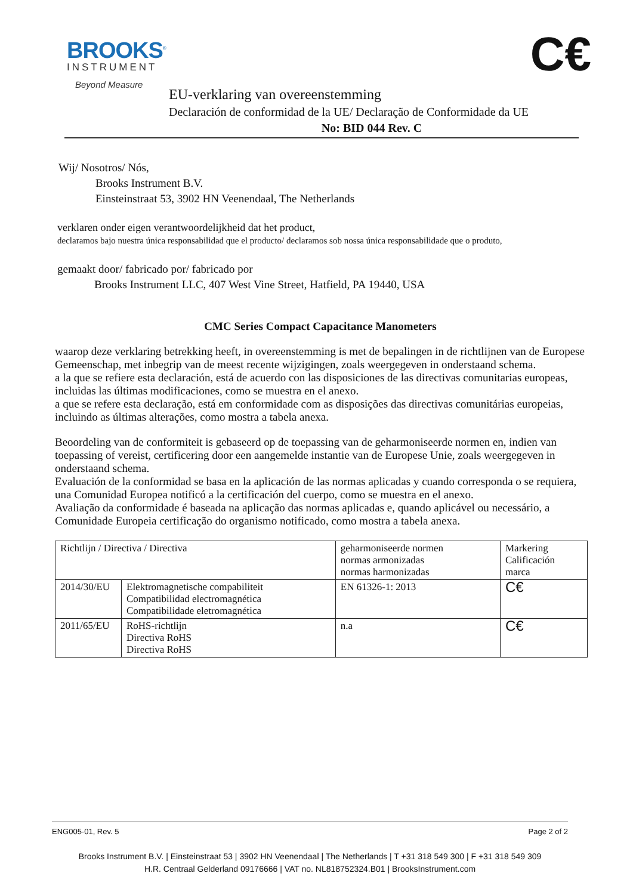BROOKS<sup>®</sup>
INSTRUMENT
Beyond Measure
C€
EU-verklaring van overeenstemming
Declaración de conformidad de la UE/ Declaração de Conformidade da UE
No: BID 044 Rev. C
Wij/ Nosotros/ Nós,
Brooks Instrument B.V.
Einsteinstraat 53, 3902 HN Veenendaal, The Netherlands
verklaren onder eigen verantwoordelijkheid dat het product,
declaramos bajo nuestra única responsabilidad que el producto/ declaramos sob nossa única responsabilidade que o produto,
gemaakt door/ fabricado por/ fabricado por
Brooks Instrument LLC, 407 West Vine Street, Hatfield, PA 19440, USA
CMC Series Compact Capacitance Manometers
waarop deze verklaring betrekking heeft, in overeenstemming is met de bepalingen in de richtlijnen van de Europese Gemeenschap, met inbegrip van de meest recente wijzigingen, zoals weergegeven in onderstaand schema.
a la que se refiere esta declaración, está de acuerdo con las disposiciones de las directivas comunitarias europeas, incluidas las últimas modificaciones, como se muestra en el anexo.
a que se refere esta declaração, está em conformidade com as disposições das directivas comunitárias europeias, incluindo as últimas alterações, como mostra a tabela anexa.
Beoordeling van de conformiteit is gebaseerd op de toepassing van de geharmoniseerde normen en, indien van toepassing of vereist, certificering door een aangemelde instantie van de Europese Unie, zoals weergegeven in onderstaand schema.
Evaluación de la conformidad se basa en la aplicación de las normas aplicadas y cuando corresponda o se requiera, una Comunidad Europea notificó a la certificación del cuerpo, como se muestra en el anexo.
Avaliação da conformidade é baseada na aplicação das normas aplicadas e, quando aplicável ou necessário, a Comunidade Europeia certificação do organismo notificado, como mostra a tabela anexa.
| Richtlijn / Directiva / Directiva | | geharmoniseerde normen normas armonizadas normas harmonizadas | Markering Calificación marca |
| 2014/30/EU | Elektromagnetische compabiliteit Compatibilidad electromagnética Compatibilidade eletromagnética | EN 61326-1: 2013 | C€ |
| 2011/65/EU | RoHS-richtlijn Directiva RoHS Directiva RoHS | n.a | C€ |
ENG005-01, Rev. 5 Page 2 of 2
Brooks Instrument B.V. | Einsteinstraat 53 | 3902 HN Veenendaal | The Netherlands | T +31 318 549 300 | F +31 318 549 309
H.R. Centraal Gelderland 09176666 | VAT no. NL818752324.B01 | BrooksInstrument.com